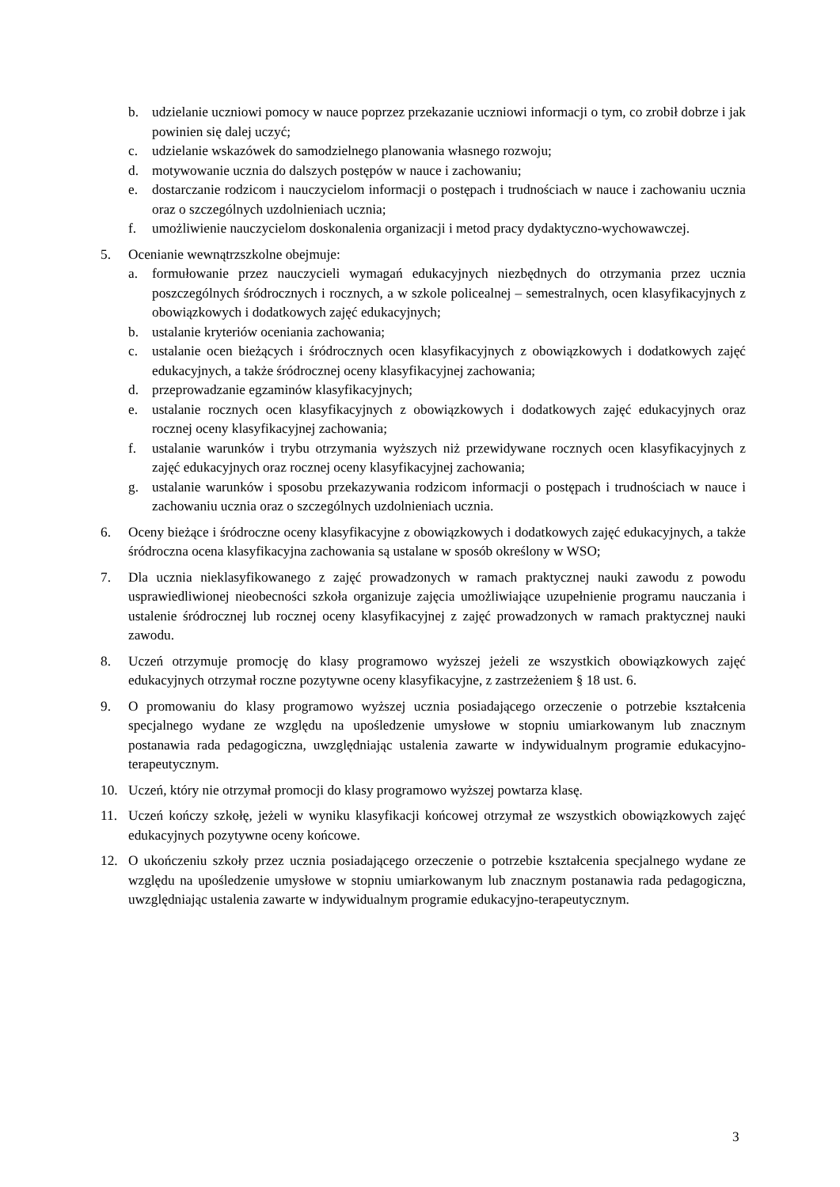b. udzielanie uczniowi pomocy w nauce poprzez przekazanie uczniowi informacji o tym, co zrobił dobrze i jak powinien się dalej uczyć;
c. udzielanie wskazówek do samodzielnego planowania własnego rozwoju;
d. motywowanie ucznia do dalszych postępów w nauce i zachowaniu;
e. dostarczanie rodzicom i nauczycielom informacji o postępach i trudnościach w nauce i zachowaniu ucznia oraz o szczególnych uzdolnieniach ucznia;
f. umożliwienie nauczycielom doskonalenia organizacji i metod pracy dydaktyczno-wychowawczej.
5. Ocenianie wewnątrzszkolne obejmuje:
a. formułowanie przez nauczycieli wymagań edukacyjnych niezbędnych do otrzymania przez ucznia poszczególnych śródrocznych i rocznych, a w szkole policealnej – semestralnych, ocen klasyfikacyjnych z obowiązkowych i dodatkowych zajęć edukacyjnych;
b. ustalanie kryteriów oceniania zachowania;
c. ustalanie ocen bieżących i śródrocznych ocen klasyfikacyjnych z obowiązkowych i dodatkowych zajęć edukacyjnych, a także śródrocznej oceny klasyfikacyjnej zachowania;
d. przeprowadzanie egzaminów klasyfikacyjnych;
e. ustalanie rocznych ocen klasyfikacyjnych z obowiązkowych i dodatkowych zajęć edukacyjnych oraz rocznej oceny klasyfikacyjnej zachowania;
f. ustalanie warunków i trybu otrzymania wyższych niż przewidywane rocznych ocen klasyfikacyjnych z zajęć edukacyjnych oraz rocznej oceny klasyfikacyjnej zachowania;
g. ustalanie warunków i sposobu przekazywania rodzicom informacji o postępach i trudnościach w nauce i zachowaniu ucznia oraz o szczególnych uzdolnieniach ucznia.
6. Oceny bieżące i śródroczne oceny klasyfikacyjne z obowiązkowych i dodatkowych zajęć edukacyjnych, a także śródroczna ocena klasyfikacyjna zachowania są ustalane w sposób określony w WSO;
7. Dla ucznia nieklasyfikowanego z zajęć prowadzonych w ramach praktycznej nauki zawodu z powodu usprawiedliwionej nieobecności szkoła organizuje zajęcia umożliwiające uzupełnienie programu nauczania i ustalenie śródrocznej lub rocznej oceny klasyfikacyjnej z zajęć prowadzonych w ramach praktycznej nauki zawodu.
8. Uczeń otrzymuje promocję do klasy programowo wyższej jeżeli ze wszystkich obowiązkowych zajęć edukacyjnych otrzymał roczne pozytywne oceny klasyfikacyjne, z zastrzeżeniem § 18 ust. 6.
9. O promowaniu do klasy programowo wyższej ucznia posiadającego orzeczenie o potrzebie kształcenia specjalnego wydane ze względu na upośledzenie umysłowe w stopniu umiarkowanym lub znacznym postanawia rada pedagogiczna, uwzględniając ustalenia zawarte w indywidualnym programie edukacyjno-terapeutycznym.
10. Uczeń, który nie otrzymał promocji do klasy programowo wyższej powtarza klasę.
11. Uczeń kończy szkołę, jeżeli w wyniku klasyfikacji końcowej otrzymał ze wszystkich obowiązkowych zajęć edukacyjnych pozytywne oceny końcowe.
12. O ukończeniu szkoły przez ucznia posiadającego orzeczenie o potrzebie kształcenia specjalnego wydane ze względu na upośledzenie umysłowe w stopniu umiarkowanym lub znacznym postanawia rada pedagogiczna, uwzględniając ustalenia zawarte w indywidualnym programie edukacyjno-terapeutycznym.
3